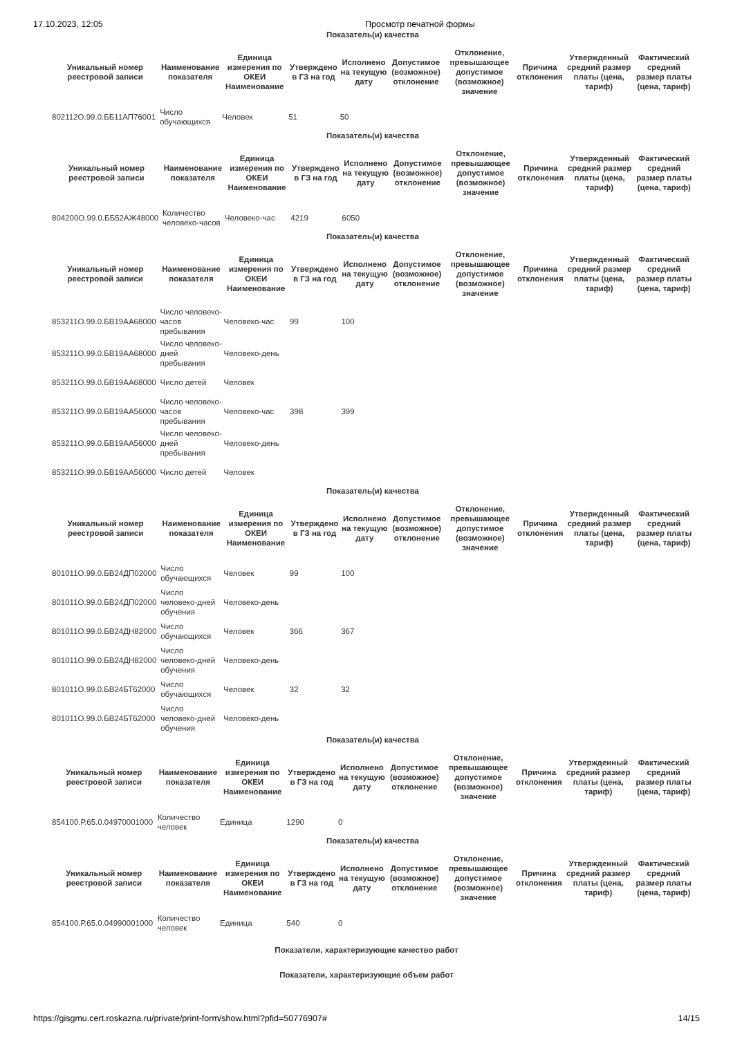17.10.2023, 12:05 Просмотр печатной формы
Показатель(и) качества
| Уникальный номер реестровой записи | Наименование показателя | Единица измерения по ОКЕИ Наименование | Утверждено в ГЗ на год | Исполнено на текущую дату | Допустимое (возможное) отклонение | Отклонение, превышающее допустимое (возможное) значение | Причина отклонения | Утвержденный средний размер платы (цена, тариф) | Фактический средний размер платы (цена, тариф) |
| --- | --- | --- | --- | --- | --- | --- | --- | --- | --- |
| 802112О.99.0.ББ11АП76001 | Число обучающихся | Человек | 51 | 50 | | | | | |
Показатель(и) качества
| Уникальный номер реестровой записи | Наименование показателя | Единица измерения по ОКЕИ Наименование | Утверждено в ГЗ на год | Исполнено на текущую дату | Допустимое (возможное) отклонение | Отклонение, превышающее допустимое (возможное) значение | Причина отклонения | Утвержденный средний размер платы (цена, тариф) | Фактический средний размер платы (цена, тариф) |
| --- | --- | --- | --- | --- | --- | --- | --- | --- | --- |
| 804200О.99.0.ББ52АЖ48000 | Количество человеко-часов | Человеко-час | 4219 | 6050 | | | | | |
Показатель(и) качества
| Уникальный номер реестровой записи | Наименование показателя | Единица измерения по ОКЕИ Наименование | Утверждено в ГЗ на год | Исполнено на текущую дату | Допустимое (возможное) отклонение | Отклонение, превышающее допустимое (возможное) значение | Причина отклонения | Утвержденный средний размер платы (цена, тариф) | Фактический средний размер платы (цена, тариф) |
| --- | --- | --- | --- | --- | --- | --- | --- | --- | --- |
| 853211О.99.0.БВ19АА68000 | Число человеко-часов пребывания | Человеко-час | 99 | 100 | | | | | |
| 853211О.99.0.БВ19АА68000 | Число человеко-дней пребывания | Человеко-день | | | | | | | |
| 853211О.99.0.БВ19АА68000 | Число детей | Человек | | | | | | | |
| 853211О.99.0.БВ19АА56000 | Число человеко-часов пребывания | Человеко-час | 398 | 399 | | | | | |
| 853211О.99.0.БВ19АА56000 | Число человеко-дней пребывания | Человеко-день | | | | | | | |
| 853211О.99.0.БВ19АА56000 | Число детей | Человек | | | | | | | |
Показатель(и) качества
| Уникальный номер реестровой записи | Наименование показателя | Единица измерения по ОКЕИ Наименование | Утверждено в ГЗ на год | Исполнено на текущую дату | Допустимое (возможное) отклонение | Отклонение, превышающее допустимое (возможное) значение | Причина отклонения | Утвержденный средний размер платы (цена, тариф) | Фактический средний размер платы (цена, тариф) |
| --- | --- | --- | --- | --- | --- | --- | --- | --- | --- |
| 801011О.99.0.БВ24ДП02000 | Число обучающихся | Человек | 99 | 100 | | | | | |
| 801011О.99.0.БВ24ДП02000 | Число человеко-дней обучения | Человеко-день | | | | | | | |
| 801011О.99.0.БВ24ДН82000 | Число обучающихся | Человек | 366 | 367 | | | | | |
| 801011О.99.0.БВ24ДН82000 | Число человеко-дней обучения | Человеко-день | | | | | | | |
| 801011О.99.0.БВ24БТ62000 | Число обучающихся | Человек | 32 | 32 | | | | | |
| 801011О.99.0.БВ24БТ62000 | Число человеко-дней обучения | Человеко-день | | | | | | | |
Показатель(и) качества
| Уникальный номер реестровой записи | Наименование показателя | Единица измерения по ОКЕИ Наименование | Утверждено в ГЗ на год | Исполнено на текущую дату | Допустимое (возможное) отклонение | Отклонение, превышающее допустимое (возможное) значение | Причина отклонения | Утвержденный средний размер платы (цена, тариф) | Фактический средний размер платы (цена, тариф) |
| --- | --- | --- | --- | --- | --- | --- | --- | --- | --- |
| 854100.Р.65.0.04970001000 | Количество человек | Единица | 1290 | 0 | | | | | |
Показатель(и) качества
| Уникальный номер реестровой записи | Наименование показателя | Единица измерения по ОКЕИ Наименование | Утверждено в ГЗ на год | Исполнено на текущую дату | Допустимое (возможное) отклонение | Отклонение, превышающее допустимое (возможное) значение | Причина отклонения | Утвержденный средний размер платы (цена, тариф) | Фактический средний размер платы (цена, тариф) |
| --- | --- | --- | --- | --- | --- | --- | --- | --- | --- |
| 854100.Р.65.0.04990001000 | Количество человек | Единица | 540 | 0 | | | | | |
Показатели, характеризующие качество работ
Показатели, характеризующие объем работ
https://gisgmu.cert.roskazna.ru/private/print-form/show.html?pfid=50776907# 14/15